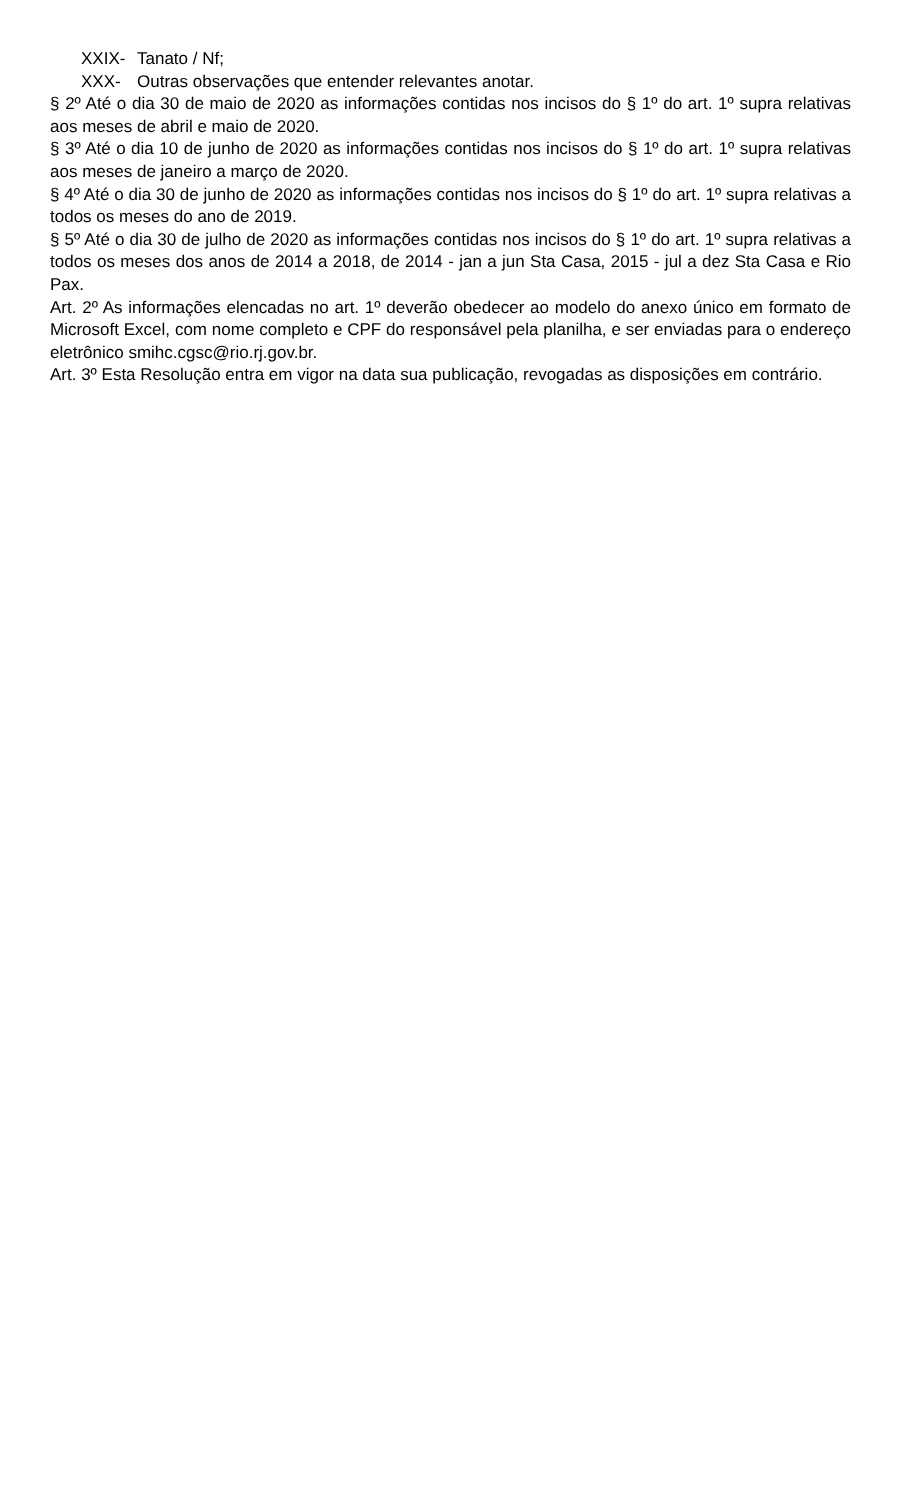XXIX- Tanato / Nf;
XXX- Outras observações que entender relevantes anotar.
§ 2º Até o dia 30 de maio de 2020 as informações contidas nos incisos do § 1º do art. 1º supra relativas aos meses de abril e maio de 2020.
§ 3º Até o dia 10 de junho de 2020 as informações contidas nos incisos do § 1º do art. 1º supra relativas aos meses de janeiro a março de 2020.
§ 4º Até o dia 30 de junho de 2020 as informações contidas nos incisos do § 1º do art. 1º supra relativas a todos os meses do ano de 2019.
§ 5º Até o dia 30 de julho de 2020 as informações contidas nos incisos do § 1º do art. 1º supra relativas a todos os meses dos anos de 2014 a 2018, de 2014 - jan a jun Sta Casa, 2015 - jul a dez Sta Casa e Rio Pax.
Art. 2º As informações elencadas no art. 1º deverão obedecer ao modelo do anexo único em formato de Microsoft Excel, com nome completo e CPF do responsável pela planilha, e ser enviadas para o endereço eletrônico smihc.cgsc@rio.rj.gov.br.
Art. 3º Esta Resolução entra em vigor na data sua publicação, revogadas as disposições em contrário.